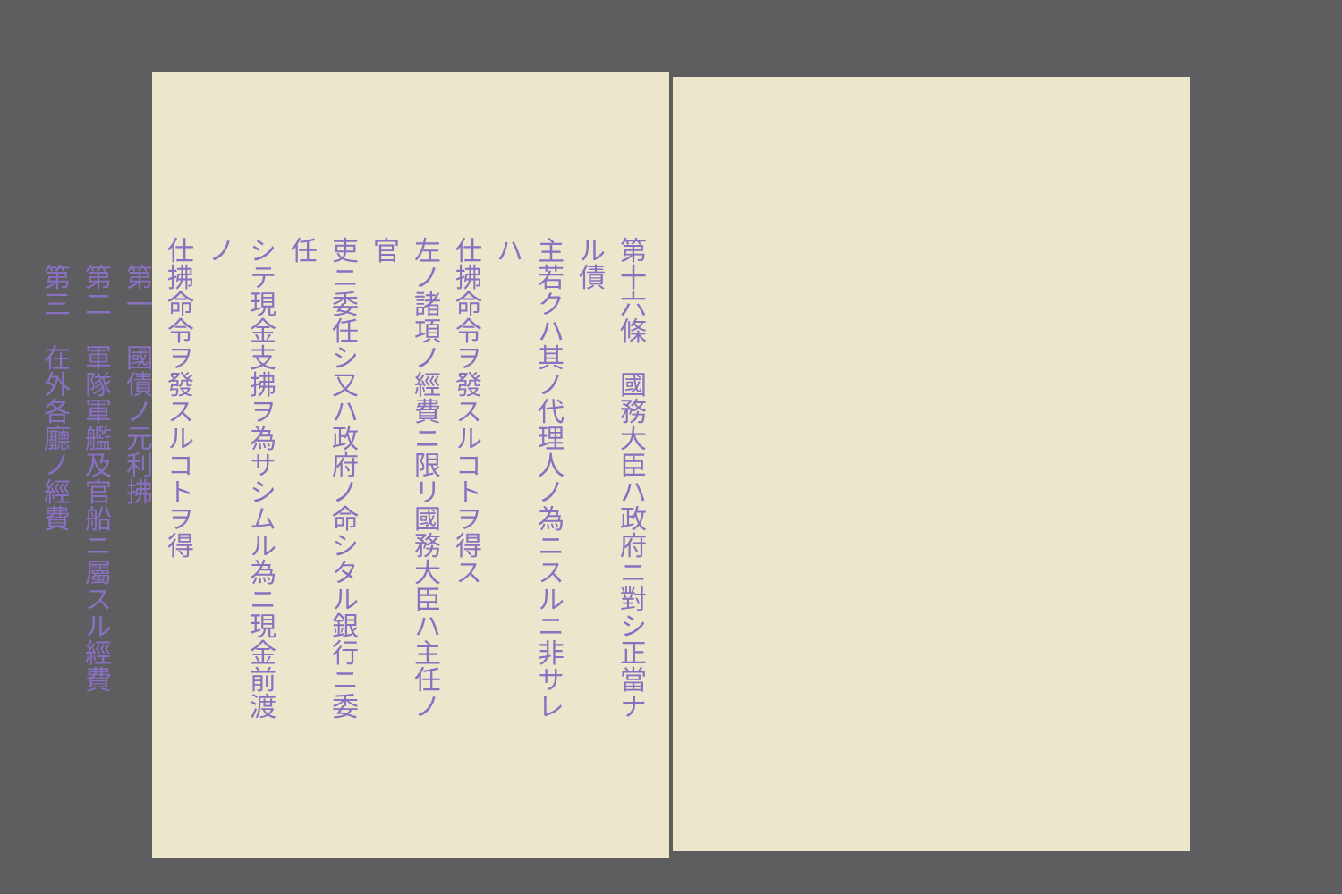第十六條　國務大臣ハ政府ニ對シ正當ナル債
主若クハ其ノ代理人ノ為ニスルニ非サレハ
仕拂命令ヲ發スルコトヲ得ス
左ノ諸項ノ經費ニ限リ國務大臣ハ主任ノ官
吏ニ委任シ又ハ政府ノ命シタル銀行ニ委任
シテ現金支拂ヲ為サシムル為ニ現金前渡ノ
仕拂命令ヲ發スルコトヲ得
　第一　國債ノ元利拂
　第二　軍隊軍艦及官船ニ屬スル經費
　第三　在外各廳ノ經費